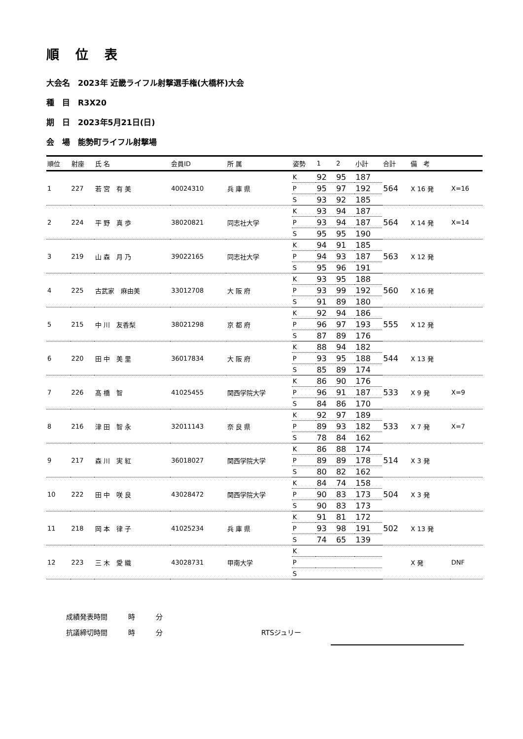順 位 表
大会名　2023年 近畿ライフル射撃選手権(大橋杯)大会
種　目　R3X20
期　日　2023年5月21日(日)
会　場　能勢町ライフル射撃場
| 順位 | 射座 | 氏 名 | 会員ID | 所 属 | 姿勢 | 1 | 2 | 小計 | 合計 | 備 考 | |
| --- | --- | --- | --- | --- | --- | --- | --- | --- | --- | --- | --- |
| 1 | 227 | 若 宮 有 美 | 40024310 | 兵 庫 県 | K | 92 | 95 | 187 | 564 | X 16 発 | X=16 |
| | | | | | P | 95 | 97 | 192 | | | |
| | | | | | S | 93 | 92 | 185 | | | |
| 2 | 224 | 平 野 真 歩 | 38020821 | 同志社大学 | K | 93 | 94 | 187 | 564 | X 14 発 | X=14 |
| | | | | | P | 93 | 94 | 187 | | | |
| | | | | | S | 95 | 95 | 190 | | | |
| 3 | 219 | 山 森 月 乃 | 39022165 | 同志社大学 | K | 94 | 91 | 185 | 563 | X 12 発 | |
| | | | | | P | 94 | 93 | 187 | | | |
| | | | | | S | 95 | 96 | 191 | | | |
| 4 | 225 | 古武家 麻由美 | 33012708 | 大 阪 府 | K | 93 | 95 | 188 | 560 | X 16 発 | |
| | | | | | P | 93 | 99 | 192 | | | |
| | | | | | S | 91 | 89 | 180 | | | |
| 5 | 215 | 中 川 友香梨 | 38021298 | 京 都 府 | K | 92 | 94 | 186 | 555 | X 12 発 | |
| | | | | | P | 96 | 97 | 193 | | | |
| | | | | | S | 87 | 89 | 176 | | | |
| 6 | 220 | 田 中 美 里 | 36017834 | 大 阪 府 | K | 88 | 94 | 182 | 544 | X 13 発 | |
| | | | | | P | 93 | 95 | 188 | | | |
| | | | | | S | 85 | 89 | 174 | | | |
| 7 | 226 | 髙 橋 智 | 41025455 | 関西学院大学 | K | 86 | 90 | 176 | 533 | X 9 発 | X=9 |
| | | | | | P | 96 | 91 | 187 | | | |
| | | | | | S | 84 | 86 | 170 | | | |
| 8 | 216 | 津 田 智 永 | 32011143 | 奈 良 県 | K | 92 | 97 | 189 | 533 | X 7 発 | X=7 |
| | | | | | P | 89 | 93 | 182 | | | |
| | | | | | S | 78 | 84 | 162 | | | |
| 9 | 217 | 森 川 実 紅 | 36018027 | 関西学院大学 | K | 86 | 88 | 174 | 514 | X 3 発 | |
| | | | | | P | 89 | 89 | 178 | | | |
| | | | | | S | 80 | 82 | 162 | | | |
| 10 | 222 | 田 中 咲 良 | 43028472 | 関西学院大学 | K | 84 | 74 | 158 | 504 | X 3 発 | |
| | | | | | P | 90 | 83 | 173 | | | |
| | | | | | S | 90 | 83 | 173 | | | |
| 11 | 218 | 岡 本 律 子 | 41025234 | 兵 庫 県 | K | 91 | 81 | 172 | 502 | X 13 発 | |
| | | | | | P | 93 | 98 | 191 | | | |
| | | | | | S | 74 | 65 | 139 | | | |
| 12 | 223 | 三 木 愛 織 | 43028731 | 甲南大学 | K | | | | | X 発 | DNF |
| | | | | | P | | | | | | |
| | | | | | S | | | | | | |
成績発表時間　　　時　　　分
抗議締切時間　　　時　　　分 RTSジュリー